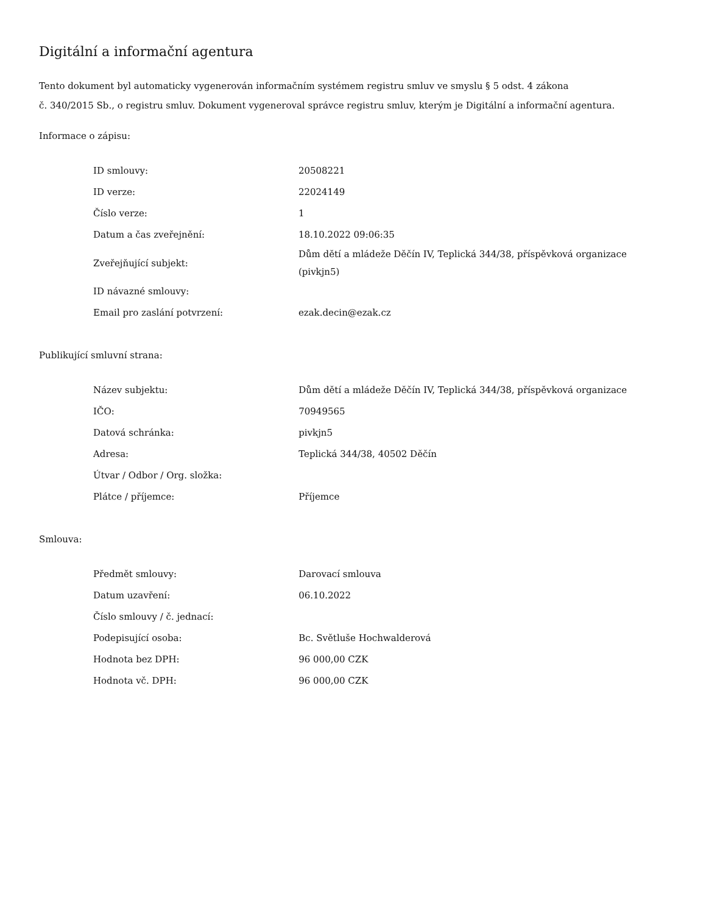Digitální a informační agentura
Tento dokument byl automaticky vygenerován informačním systémem registru smluv ve smyslu § 5 odst. 4 zákona
č. 340/2015 Sb., o registru smluv. Dokument vygeneroval správce registru smluv, kterým je Digitální a informační agentura.
Informace o zápisu:
| ID smlouvy: | 20508221 |
| ID verze: | 22024149 |
| Číslo verze: | 1 |
| Datum a čas zveřejnění: | 18.10.2022 09:06:35 |
| Zveřejňující subjekt: | Dům dětí a mládeže Děčín IV, Teplická 344/38, příspěvková organizace (pivkjn5) |
| ID návazné smlouvy: | |
| Email pro zaslání potvrzení: | ezak.decin@ezak.cz |
Publikující smluvní strana:
| Název subjektu: | Dům dětí a mládeže Děčín IV, Teplická 344/38, příspěvková organizace |
| IČO: | 70949565 |
| Datová schránka: | pivkjn5 |
| Adresa: | Teplická 344/38, 40502 Děčín |
| Útvar / Odbor / Org. složka: | |
| Plátce / příjemce: | Příjemce |
Smlouva:
| Předmět smlouvy: | Darovací smlouva |
| Datum uzavření: | 06.10.2022 |
| Číslo smlouvy / č. jednací: | |
| Podepisující osoba: | Bc. Světluše Hochwalderová |
| Hodnota bez DPH: | 96 000,00 CZK |
| Hodnota vč. DPH: | 96 000,00 CZK |